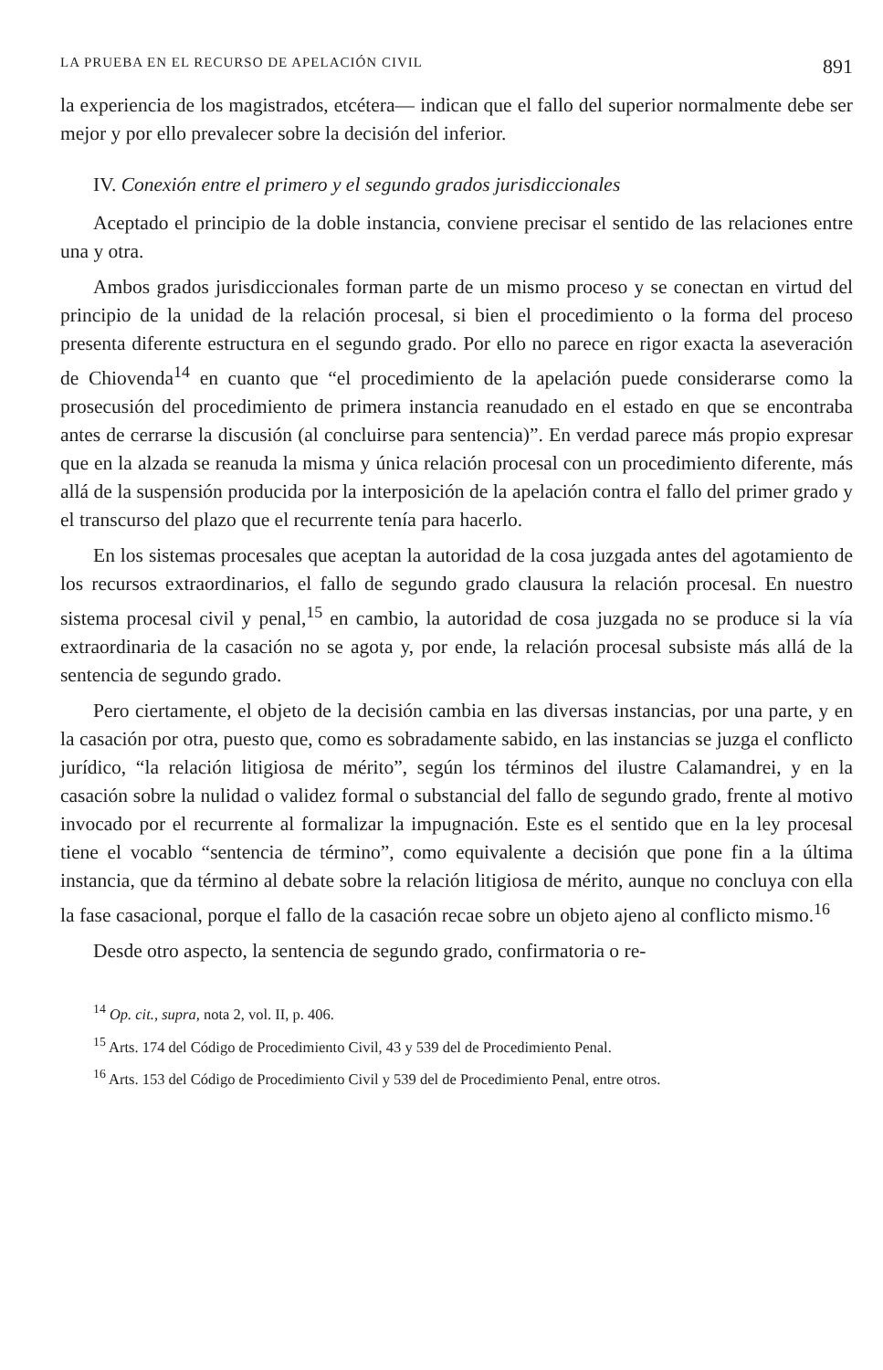LA PRUEBA EN EL RECURSO DE APELACIÓN CIVIL 891
la experiencia de los magistrados, etcétera— indican que el fallo del superior normalmente debe ser mejor y por ello prevalecer sobre la decisión del inferior.
IV. Conexión entre el primero y el segundo grados jurisdiccionales
Aceptado el principio de la doble instancia, conviene precisar el sentido de las relaciones entre una y otra.
Ambos grados jurisdiccionales forman parte de un mismo proceso y se conectan en virtud del principio de la unidad de la relación procesal, si bien el procedimiento o la forma del proceso presenta diferente estructura en el segundo grado. Por ello no parece en rigor exacta la aseveración de Chiovenda<sup>14</sup> en cuanto que “el procedimiento de la apelación puede considerarse como la prosecusión del procedimiento de primera instancia reanudado en el estado en que se encontraba antes de cerrarse la discusión (al concluirse para sentencia)”. En verdad parece más propio expresar que en la alzada se reanuda la misma y única relación procesal con un procedimiento diferente, más allá de la suspensión producida por la interposición de la apelación contra el fallo del primer grado y el transcurso del plazo que el recurrente tenía para hacerlo.
En los sistemas procesales que aceptan la autoridad de la cosa juzgada antes del agotamiento de los recursos extraordinarios, el fallo de segundo grado clausura la relación procesal. En nuestro sistema procesal civil y penal,<sup>15</sup> en cambio, la autoridad de cosa juzgada no se produce si la vía extraordinaria de la casación no se agota y, por ende, la relación procesal subsiste más allá de la sentencia de segundo grado.
Pero ciertamente, el objeto de la decisión cambia en las diversas instancias, por una parte, y en la casación por otra, puesto que, como es sobradamente sabido, en las instancias se juzga el conflicto jurídico, “la relación litigiosa de mérito”, según los términos del ilustre Calamandrei, y en la casación sobre la nulidad o validez formal o substancial del fallo de segundo grado, frente al motivo invocado por el recurrente al formalizar la impugnación. Este es el sentido que en la ley procesal tiene el vocablo “sentencia de término”, como equivalente a decisión que pone fin a la última instancia, que da término al debate sobre la relación litigiosa de mérito, aunque no concluya con ella la fase casacional, porque el fallo de la casación recae sobre un objeto ajeno al conflicto mismo.<sup>16</sup>
Desde otro aspecto, la sentencia de segundo grado, confirmatoria o re-
<sup>14</sup> Op. cit., supra, nota 2, vol. II, p. 406.
<sup>15</sup> Arts. 174 del Código de Procedimiento Civil, 43 y 539 del de Procedimiento Penal.
<sup>16</sup> Arts. 153 del Código de Procedimiento Civil y 539 del de Procedimiento Penal, entre otros.